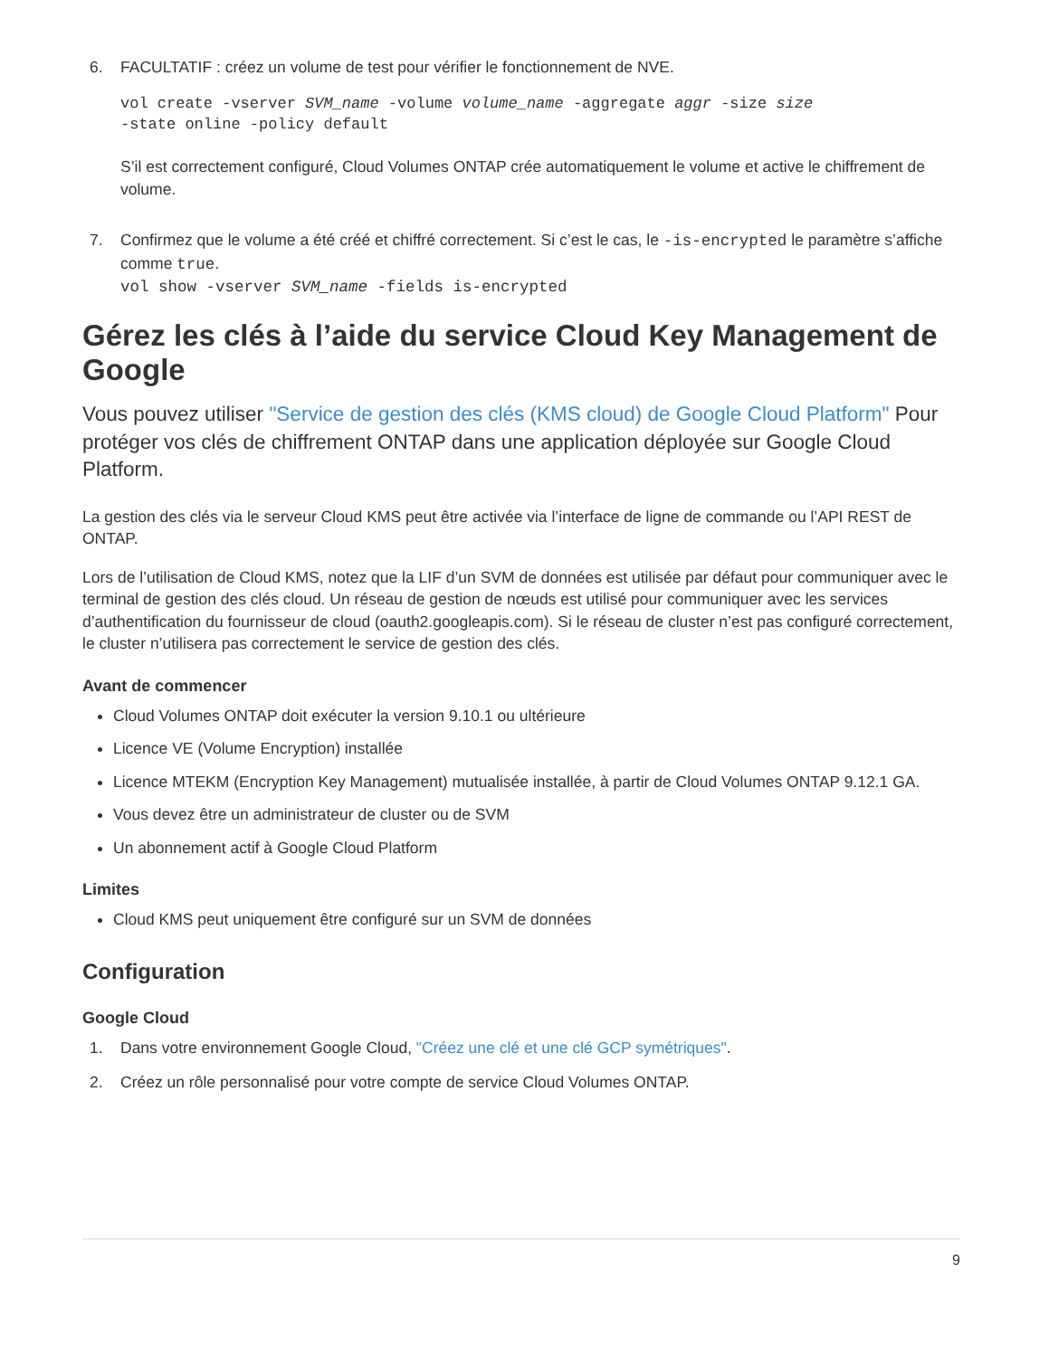6. FACULTATIF : créez un volume de test pour vérifier le fonctionnement de NVE.
vol create -vserver SVM_name -volume volume_name -aggregate aggr -size size
-state online -policy default
S’il est correctement configuré, Cloud Volumes ONTAP crée automatiquement le volume et active le chiffrement de volume.
7. Confirmez que le volume a été créé et chiffré correctement. Si c’est le cas, le -is-encrypted le paramètre s’affiche comme true.
vol show -vserver SVM_name -fields is-encrypted
Gérez les clés à l’aide du service Cloud Key Management de Google
Vous pouvez utiliser "Service de gestion des clés (KMS cloud) de Google Cloud Platform" Pour protéger vos clés de chiffrement ONTAP dans une application déployée sur Google Cloud Platform.
La gestion des clés via le serveur Cloud KMS peut être activée via l’interface de ligne de commande ou l’API REST de ONTAP.
Lors de l’utilisation de Cloud KMS, notez que la LIF d’un SVM de données est utilisée par défaut pour communiquer avec le terminal de gestion des clés cloud. Un réseau de gestion de nœuds est utilisé pour communiquer avec les services d’authentification du fournisseur de cloud (oauth2.googleapis.com). Si le réseau de cluster n’est pas configuré correctement, le cluster n’utilisera pas correctement le service de gestion des clés.
Avant de commencer
Cloud Volumes ONTAP doit exécuter la version 9.10.1 ou ultérieure
Licence VE (Volume Encryption) installée
Licence MTEKM (Encryption Key Management) mutualisée installée, à partir de Cloud Volumes ONTAP 9.12.1 GA.
Vous devez être un administrateur de cluster ou de SVM
Un abonnement actif à Google Cloud Platform
Limites
Cloud KMS peut uniquement être configuré sur un SVM de données
Configuration
Google Cloud
1. Dans votre environnement Google Cloud, "Créez une clé et une clé GCP symétriques".
2. Créez un rôle personnalisé pour votre compte de service Cloud Volumes ONTAP.
9